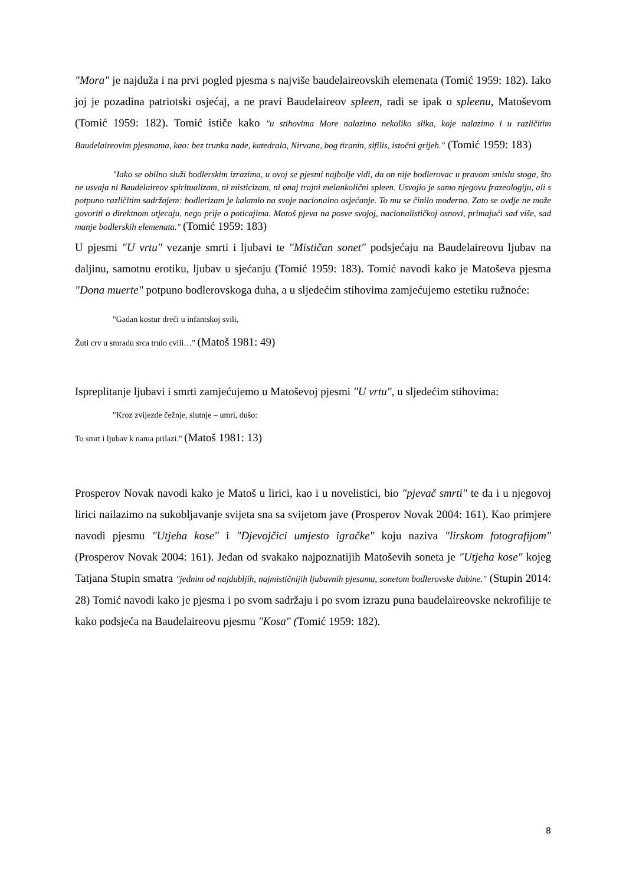"Mora" je najduža i na prvi pogled pjesma s najviše baudelaireovskih elemenata (Tomić 1959: 182). Iako joj je pozadina patriotski osjećaj, a ne pravi Baudelaireov spleen, radi se ipak o spleenu, Matoševom (Tomić 1959: 182). Tomić ističe kako "u stihovima More nalazimo nekoliko slika, koje nalazimo i u različitim Baudelaireovim pjesmama, kao: bez trunka nade, katedrala, Nirvana, bog tiranin, sifilis, istočni grijeh." (Tomić 1959: 183)
"Iako se obilno služi bodlerskim izrazima, u ovoj se pjesmi najbolje vidi, da on nije bodlerovac u pravom smislu stoga, što ne usvaja ni Baudelaireov spiritualizam, ni misticizam, ni onaj trajni melankolični spleen. Usvojio je samo njegovu frazeologiju, ali s potpuno različitim sadržajem: bodlerizam je kalamio na svoje nacionalno osjećanje. To mu se činilo moderno. Zato se ovdje ne može govoriti o direktnom utjecaju, nego prije o poticajima. Matoš pjeva na posve svojoj, nacionalističkoj osnovi, primajući sad više, sad manje bodlerskih elemenata." (Tomić 1959: 183)
U pjesmi "U vrtu" vezanje smrti i ljubavi te "Mističan sonet" podsjećaju na Baudelaireovu ljubav na daljinu, samotnu erotiku, ljubav u sjećanju (Tomić 1959: 183). Tomić navodi kako je Matoševa pjesma "Dona muerte" potpuno bodlerovskoga duha, a u sljedećim stihovima zamjećujemo estetiku ružnoće:
"Gadan kostur dreči u infantskoj svili,
Žuti crv u smradu srca trulo cvili…" (Matoš 1981: 49)
Ispreplitanje ljubavi i smrti zamjećujemo u Matoševoj pjesmi "U vrtu", u sljedećim stihovima:
"Kroz zvijezde čežnje, slutnje – umri, dušo:
To smrt i ljubav k nama prilazi." (Matoš 1981: 13)
Prosperov Novak navodi kako je Matoš u lirici, kao i u novelistici, bio "pjevač smrti" te da i u njegovoj lirici nailazimo na sukobljavanje svijeta sna sa svijetom jave (Prosperov Novak 2004: 161). Kao primjere navodi pjesmu "Utjeha kose" i "Djevojčici umjesto igračke" koju naziva "lirskom fotografijom" (Prosperov Novak 2004: 161). Jedan od svakako najpoznatijih Matoševih soneta je "Utjeha kose" kojeg Tatjana Stupin smatra "jednim od najdubljih, najmističnijih ljubavnih pjesama, sonetom bodlerovske dubine." (Stupin 2014: 28) Tomić navodi kako je pjesma i po svom sadržaju i po svom izrazu puna baudelaireovske nekrofilije te kako podsjeća na Baudelaireovu pjesmu "Kosa" (Tomić 1959: 182).
8